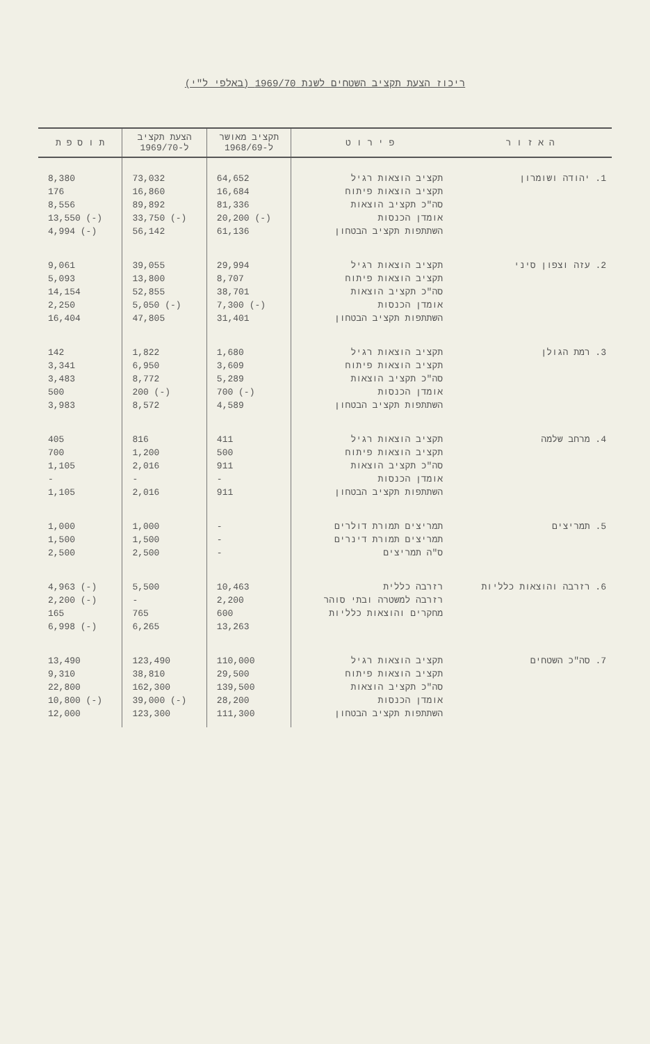ריכוז הצעת תקציב השטחים לשנת 1969/70 (באלפי ל"י)
| ה א ז ו ר | פ י ר ו ט | תקציב מאושר ל-1968/69 | הצעת תקציב ל-1969/70 | ת ו ס פ ת |
| --- | --- | --- | --- | --- |
| 1. יהודה ושומרון | תקציב הוצאות רגיל תקציב הוצאות פיתוח סה"כ תקציב הוצאות אומדן הכנסות השתתפות תקציב הבטחון | 64,652 16,684 81,336 (-) 20,200 61,136 | 73,032 16,860 89,892 (-) 33,750 56,142 | 8,380 176 8,556 (-) 13,550 (-) 4,994 |
| 2. עזה וצפון סיני | תקציב הוצאות רגיל תקציב הוצאות פיתוח סה"כ תקציב הוצאות אומדן הכנסות השתתפות תקציב הבטחון | 29,994 8,707 38,701 (-) 7,300 31,401 | 39,055 13,800 52,855 (-) 5,050 47,805 | 9,061 5,093 14,154 2,250 16,404 |
| 3. רמת הגולן | תקציב הוצאות רגיל תקציב הוצאות פיתוח סה"כ תקציב הוצאות אומדן הכנסות השתתפות תקציב הבטחון | 1,680 3,609 5,289 (-) 700 4,589 | 1,822 6,950 8,772 (-) 200 8,572 | 142 3,341 3,483 500 3,983 |
| 4. מרחב שלמה | תקציב הוצאות רגיל תקציב הוצאות פיתוח סה"כ תקציב הוצאות אומדן הכנסות השתתפות תקציב הבטחון | 411 500 911 - 911 | 816 1,200 2,016 - 2,016 | 405 700 1,105 - 1,105 |
| 5. תמריצים | תמריצים תמורת דולרים תמריצים תמורת דינרים ס"ה תמריצים | - - - | 1,000 1,500 2,500 | 1,000 1,500 2,500 |
| 6. רזרבה והוצאות כלליות | רזרבה כללית רזרבה למשטרה ובתי סוהר מחקרים והוצאות כלליות | 10,463 2,200 600 13,263 | 5,500 - 765 6,265 | (-) 4,963 (-) 2,200 165 (-) 6,998 |
| 7. סה"כ השטחים | תקציב הוצאות רגיל תקציב הוצאות פיתוח סה"כ תקציב הוצאות אומדן הכנסות השתתפות תקציב הבטחון | 110,000 29,500 139,500 28,200 111,300 | 123,490 38,810 162,300 (-) 39,000 123,300 | 13,490 9,310 22,800 (-) 10,800 12,000 |